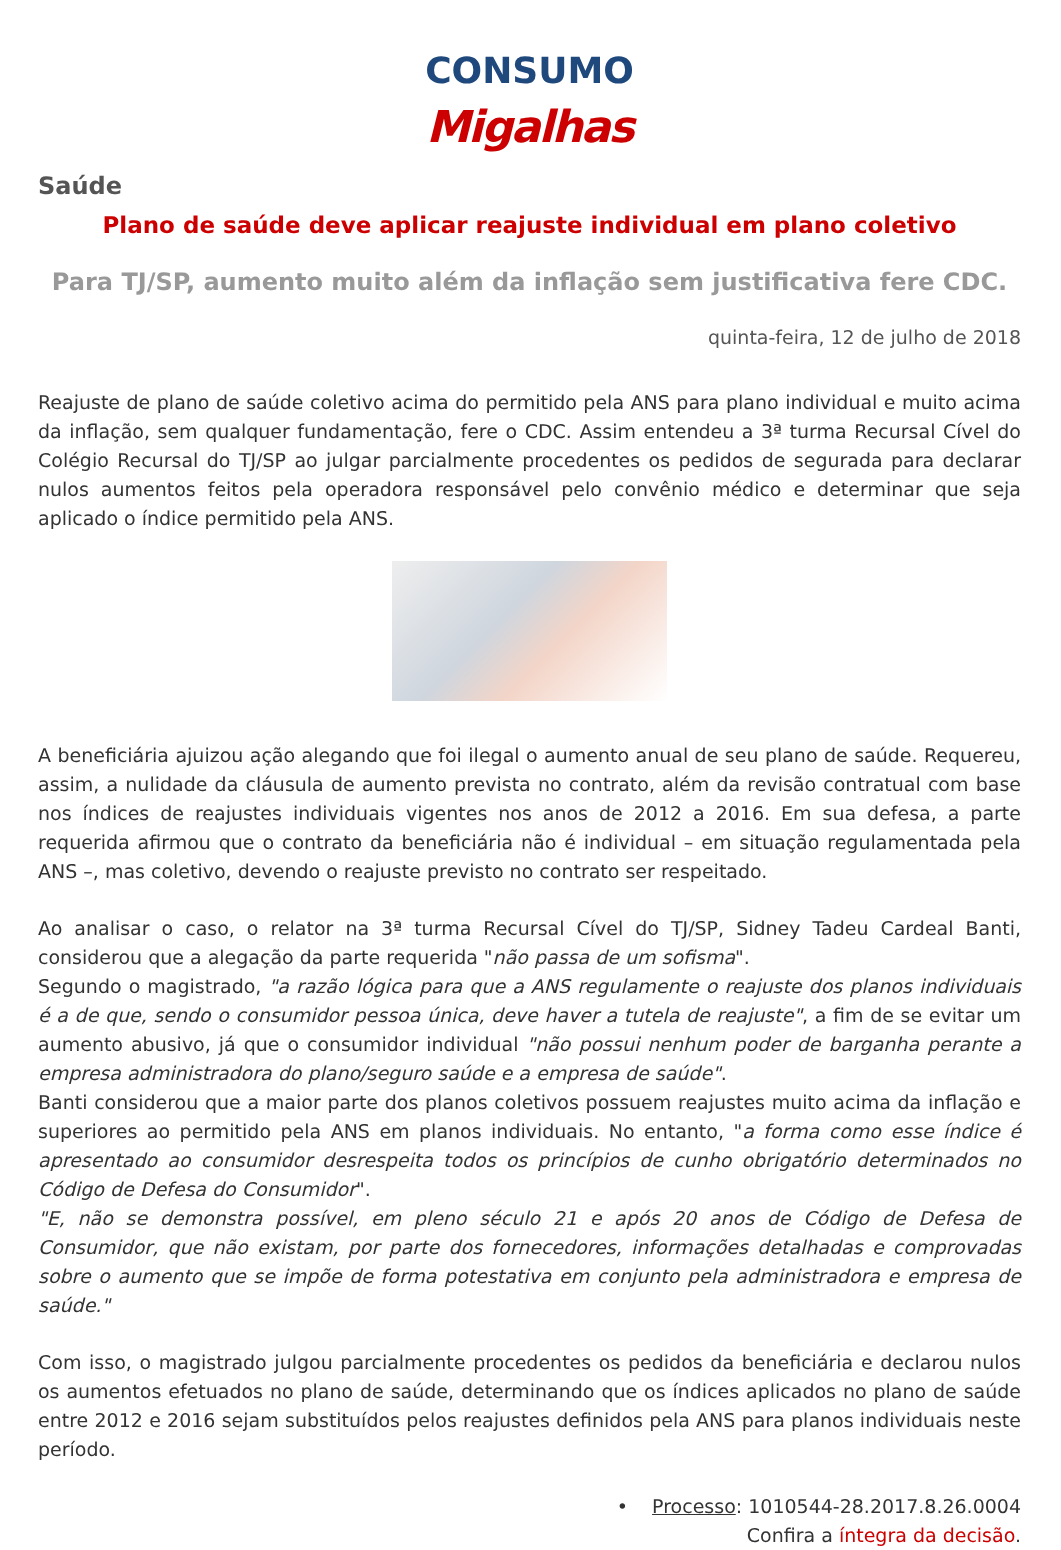CONSUMO
Migalhas
Saúde
Plano de saúde deve aplicar reajuste individual em plano coletivo
Para TJ/SP, aumento muito além da inflação sem justificativa fere CDC.
quinta-feira, 12 de julho de 2018
Reajuste de plano de saúde coletivo acima do permitido pela ANS para plano individual e muito acima da inflação, sem qualquer fundamentação, fere o CDC. Assim entendeu a 3ª turma Recursal Cível do Colégio Recursal do TJ/SP ao julgar parcialmente procedentes os pedidos de segurada para declarar nulos aumentos feitos pela operadora responsável pelo convênio médico e determinar que seja aplicado o índice permitido pela ANS.
A beneficiária ajuizou ação alegando que foi ilegal o aumento anual de seu plano de saúde. Requereu, assim, a nulidade da cláusula de aumento prevista no contrato, além da revisão contratual com base nos índices de reajustes individuais vigentes nos anos de 2012 a 2016. Em sua defesa, a parte requerida afirmou que o contrato da beneficiária não é individual – em situação regulamentada pela ANS –, mas coletivo, devendo o reajuste previsto no contrato ser respeitado.
Ao analisar o caso, o relator na 3ª turma Recursal Cível do TJ/SP, Sidney Tadeu Cardeal Banti, considerou que a alegação da parte requerida "não passa de um sofisma".
Segundo o magistrado, "a razão lógica para que a ANS regulamente o reajuste dos planos individuais é a de que, sendo o consumidor pessoa única, deve haver a tutela de reajuste", a fim de se evitar um aumento abusivo, já que o consumidor individual "não possui nenhum poder de barganha perante a empresa administradora do plano/seguro saúde e a empresa de saúde".
Banti considerou que a maior parte dos planos coletivos possuem reajustes muito acima da inflação e superiores ao permitido pela ANS em planos individuais. No entanto, "a forma como esse índice é apresentado ao consumidor desrespeita todos os princípios de cunho obrigatório determinados no Código de Defesa do Consumidor".
"E, não se demonstra possível, em pleno século 21 e após 20 anos de Código de Defesa de Consumidor, que não existam, por parte dos fornecedores, informações detalhadas e comprovadas sobre o aumento que se impõe de forma potestativa em conjunto pela administradora e empresa de saúde."
Com isso, o magistrado julgou parcialmente procedentes os pedidos da beneficiária e declarou nulos os aumentos efetuados no plano de saúde, determinando que os índices aplicados no plano de saúde entre 2012 e 2016 sejam substituídos pelos reajustes definidos pela ANS para planos individuais neste período.
• Processo: 1010544-28.2017.8.26.0004
Confira a íntegra da decisão.